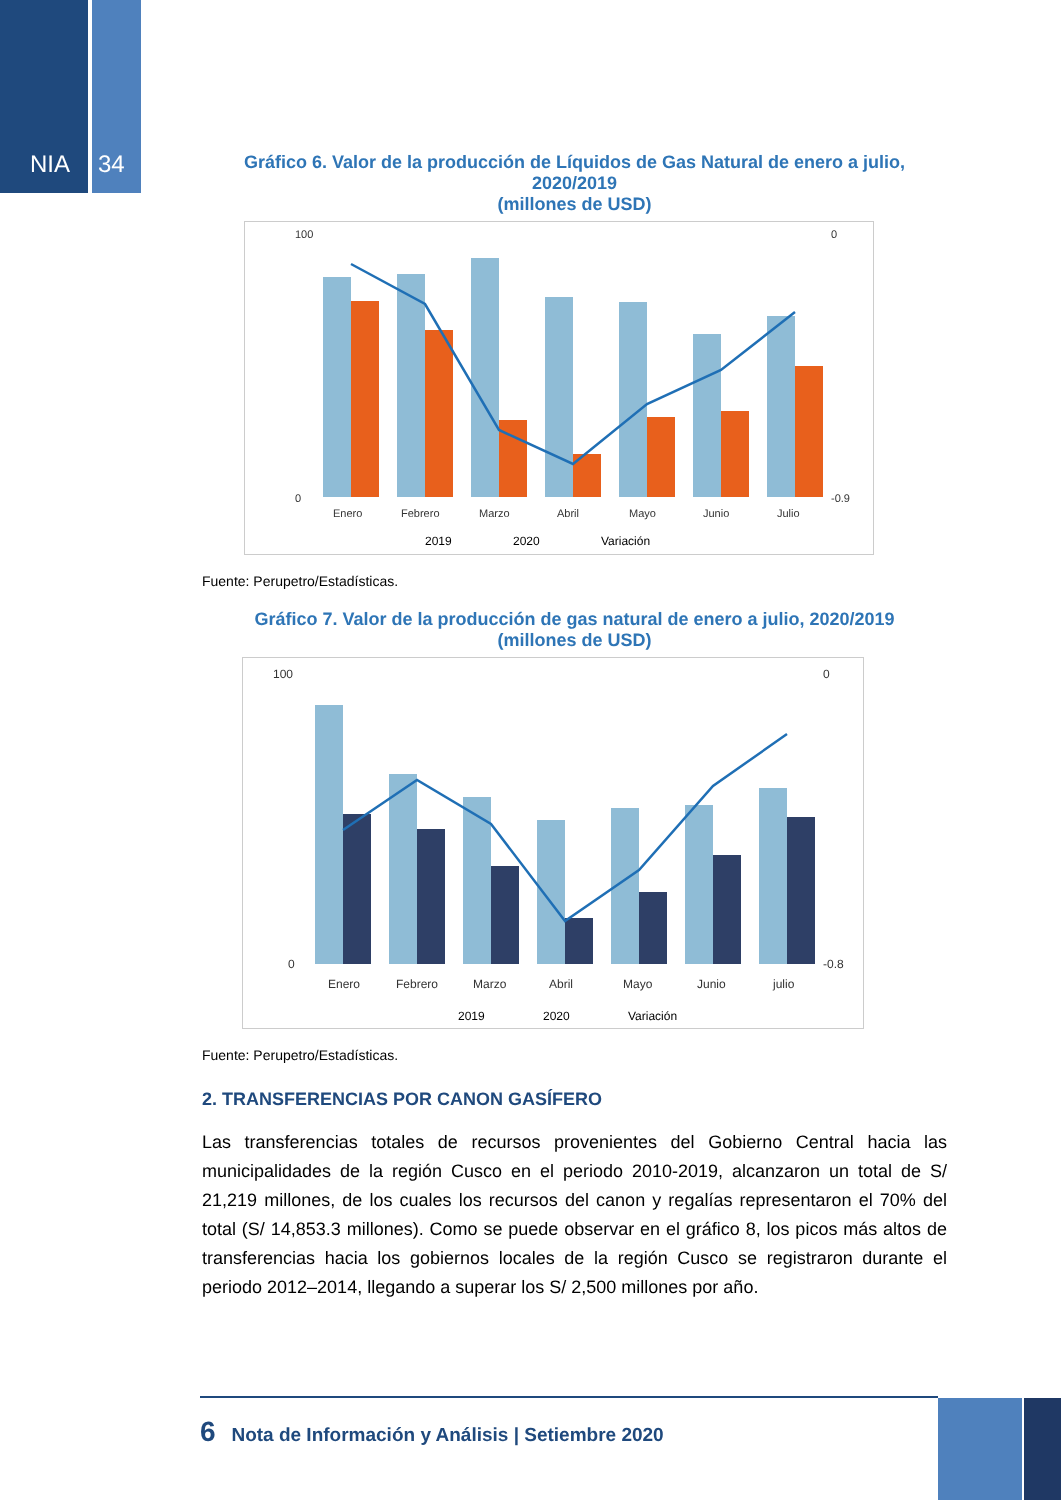NIA 34
Gráfico 6. Valor de la producción de Líquidos de Gas Natural de enero a julio, 2020/2019
(millones de USD)
100
0
0
-0.9
Enero
Febrero
Marzo
Abril
Mayo
Junio
Julio
2019
2020
Variación
Fuente: Perupetro/Estadísticas.
Gráfico 7. Valor de la producción de gas natural de enero a julio, 2020/2019
(millones de USD)
100
0
0
-0.8
Enero
Febrero
Marzo
Abril
Mayo
Junio
julio
2019
2020
Variación
Fuente: Perupetro/Estadísticas.
2. TRANSFERENCIAS POR CANON GASÍFERO
Las transferencias totales de recursos provenientes del Gobierno Central hacia las municipalidades de la región Cusco en el periodo 2010-2019, alcanzaron un total de S/ 21,219 millones, de los cuales los recursos del canon y regalías representaron el 70% del total (S/ 14,853.3 millones). Como se puede observar en el gráfico 8, los picos más altos de transferencias hacia los gobiernos locales de la región Cusco se registraron durante el periodo 2012–2014, llegando a superar los S/ 2,500 millones por año.
6 Nota de Información y Análisis | Setiembre 2020